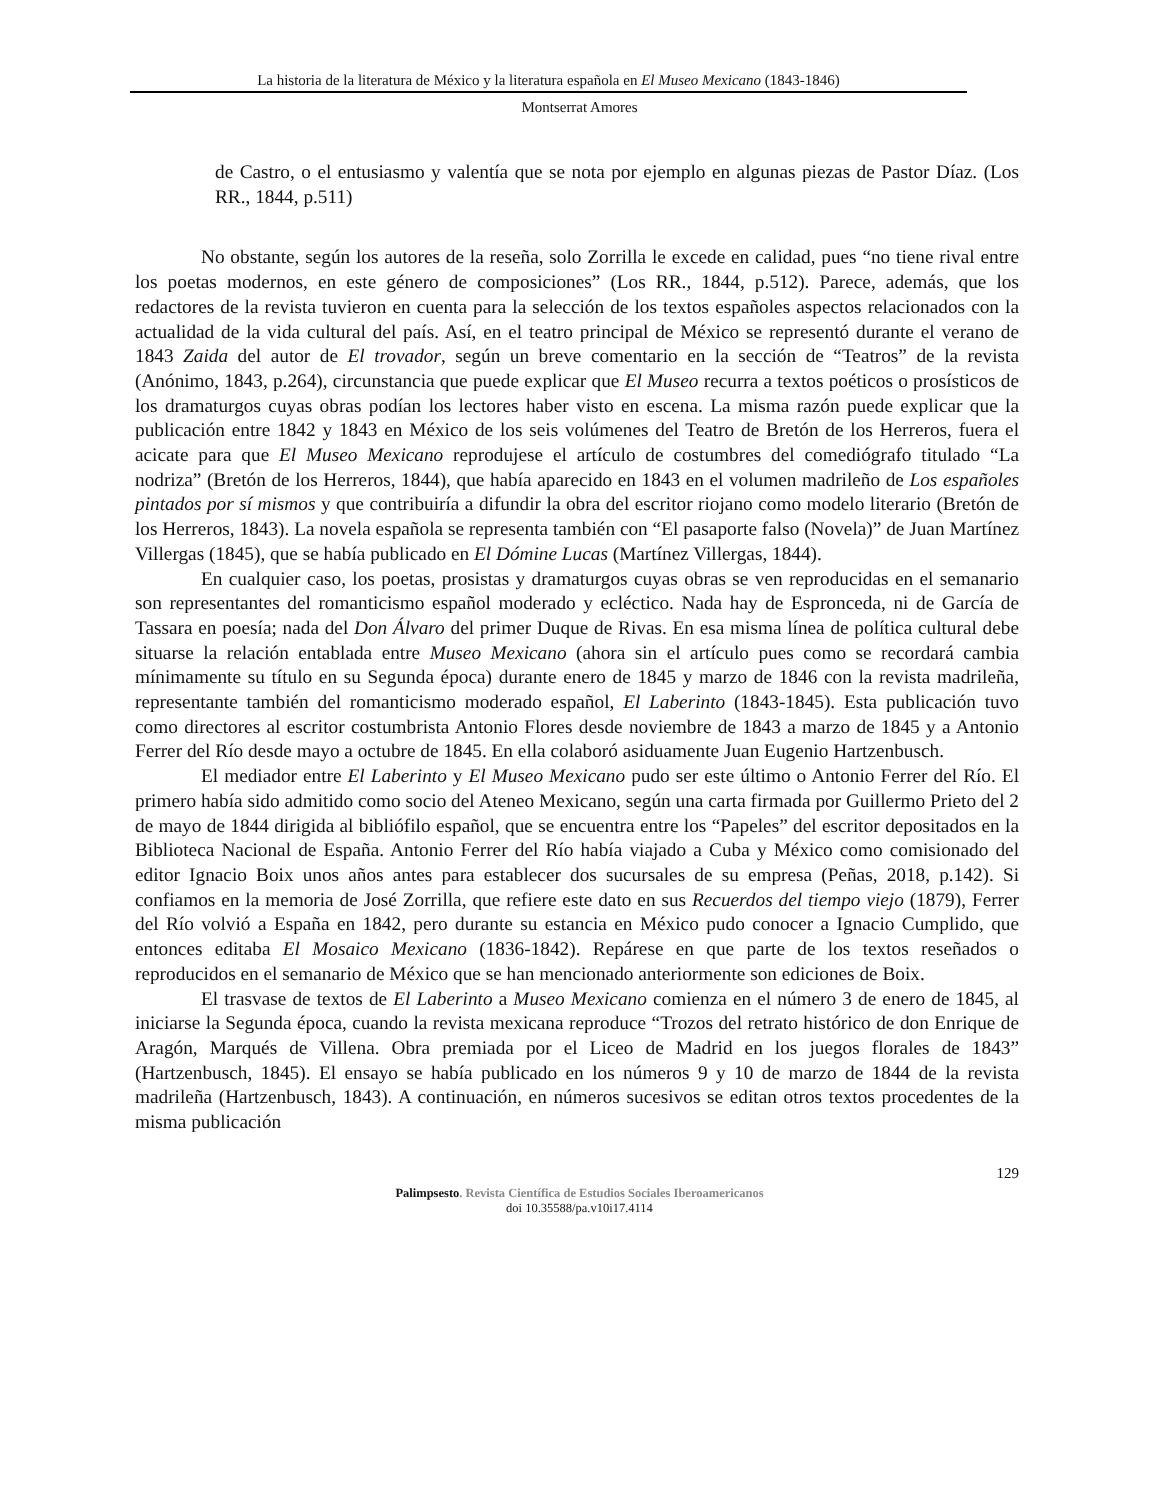La historia de la literatura de México y la literatura española en El Museo Mexicano (1843-1846)
Montserrat Amores
de Castro, o el entusiasmo y valentía que se nota por ejemplo en algunas piezas de Pastor Díaz. (Los RR., 1844, p.511)
No obstante, según los autores de la reseña, solo Zorrilla le excede en calidad, pues “no tiene rival entre los poetas modernos, en este género de composiciones” (Los RR., 1844, p.512). Parece, además, que los redactores de la revista tuvieron en cuenta para la selección de los textos españoles aspectos relacionados con la actualidad de la vida cultural del país. Así, en el teatro principal de México se representó durante el verano de 1843 Zaida del autor de El trovador, según un breve comentario en la sección de “Teatros” de la revista (Anónimo, 1843, p.264), circunstancia que puede explicar que El Museo recurra a textos poéticos o prosísticos de los dramaturgos cuyas obras podían los lectores haber visto en escena. La misma razón puede explicar que la publicación entre 1842 y 1843 en México de los seis volúmenes del Teatro de Bretón de los Herreros, fuera el acicate para que El Museo Mexicano reprodujese el artículo de costumbres del comediógrafo titulado “La nodriza” (Bretón de los Herreros, 1844), que había aparecido en 1843 en el volumen madrileño de Los españoles pintados por sí mismos y que contribuiría a difundir la obra del escritor riojano como modelo literario (Bretón de los Herreros, 1843). La novela española se representa también con “El pasaporte falso (Novela)” de Juan Martínez Villergas (1845), que se había publicado en El Dómine Lucas (Martínez Villergas, 1844).
En cualquier caso, los poetas, prosistas y dramaturgos cuyas obras se ven reproducidas en el semanario son representantes del romanticismo español moderado y ecléctico. Nada hay de Espronceda, ni de García de Tassara en poesía; nada del Don Álvaro del primer Duque de Rivas. En esa misma línea de política cultural debe situarse la relación entablada entre Museo Mexicano (ahora sin el artículo pues como se recordará cambia mínimamente su título en su Segunda época) durante enero de 1845 y marzo de 1846 con la revista madrileña, representante también del romanticismo moderado español, El Laberinto (1843-1845). Esta publicación tuvo como directores al escritor costumbrista Antonio Flores desde noviembre de 1843 a marzo de 1845 y a Antonio Ferrer del Río desde mayo a octubre de 1845. En ella colaboró asiduamente Juan Eugenio Hartzenbusch.
El mediador entre El Laberinto y El Museo Mexicano pudo ser este último o Antonio Ferrer del Río. El primero había sido admitido como socio del Ateneo Mexicano, según una carta firmada por Guillermo Prieto del 2 de mayo de 1844 dirigida al bibliófilo español, que se encuentra entre los “Papeles” del escritor depositados en la Biblioteca Nacional de España. Antonio Ferrer del Río había viajado a Cuba y México como comisionado del editor Ignacio Boix unos años antes para establecer dos sucursales de su empresa (Peñas, 2018, p.142). Si confiamos en la memoria de José Zorrilla, que refiere este dato en sus Recuerdos del tiempo viejo (1879), Ferrer del Río volvió a España en 1842, pero durante su estancia en México pudo conocer a Ignacio Cumplido, que entonces editaba El Mosaico Mexicano (1836-1842). Repárese en que parte de los textos reseñados o reproducidos en el semanario de México que se han mencionado anteriormente son ediciones de Boix.
El trasvase de textos de El Laberinto a Museo Mexicano comienza en el número 3 de enero de 1845, al iniciarse la Segunda época, cuando la revista mexicana reproduce “Trozos del retrato histórico de don Enrique de Aragón, Marqués de Villena. Obra premiada por el Liceo de Madrid en los juegos florales de 1843” (Hartzenbusch, 1845). El ensayo se había publicado en los números 9 y 10 de marzo de 1844 de la revista madrileña (Hartzenbusch, 1843). A continuación, en números sucesivos se editan otros textos procedentes de la misma publicación
129
Palimpsesto. Revista Científica de Estudios Sociales Iberoamericanos
doi 10.35588/pa.v10i17.4114